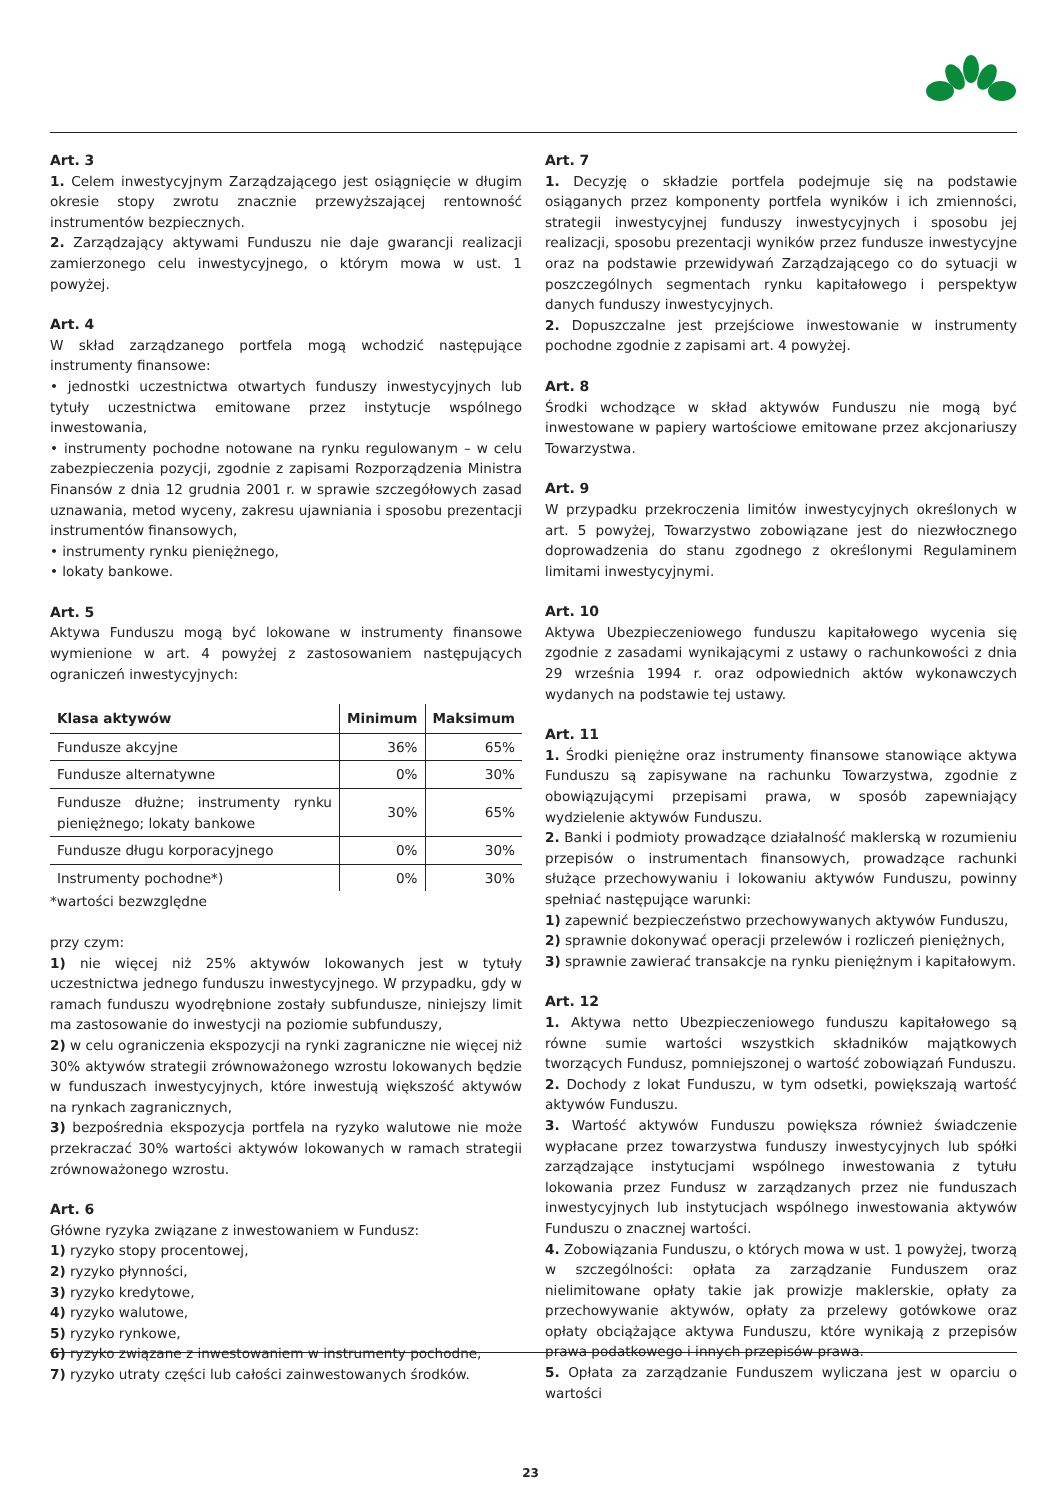Art. 3
1. Celem inwestycyjnym Zarządzającego jest osiągnięcie w długim okresie stopy zwrotu znacznie przewyższającej rentowność instrumentów bezpiecznych.
2. Zarządzający aktywami Funduszu nie daje gwarancji realizacji zamierzonego celu inwestycyjnego, o którym mowa w ust. 1 powyżej.
Art. 4
W skład zarządzanego portfela mogą wchodzić następujące instrumenty finansowe:
• jednostki uczestnictwa otwartych funduszy inwestycyjnych lub tytuły uczestnictwa emitowane przez instytucje wspólnego inwestowania,
• instrumenty pochodne notowane na rynku regulowanym – w celu zabezpieczenia pozycji, zgodnie z zapisami Rozporządzenia Ministra Finansów z dnia 12 grudnia 2001 r. w sprawie szczegółowych zasad uznawania, metod wyceny, zakresu ujawniania i sposobu prezentacji instrumentów finansowych,
• instrumenty rynku pieniężnego,
• lokaty bankowe.
Art. 5
Aktywa Funduszu mogą być lokowane w instrumenty finansowe wymienione w art. 4 powyżej z zastosowaniem następujących ograniczeń inwestycyjnych:
| Klasa aktywów | Minimum | Maksimum |
| --- | --- | --- |
| Fundusze akcyjne | 36% | 65% |
| Fundusze alternatywne | 0% | 30% |
| Fundusze dłużne; instrumenty rynku pieniężnego; lokaty bankowe | 30% | 65% |
| Fundusze długu korporacyjnego | 0% | 30% |
| Instrumenty pochodne*) | 0% | 30% |
*wartości bezwzględne
przy czym:
1) nie więcej niż 25% aktywów lokowanych jest w tytuły uczestnictwa jednego funduszu inwestycyjnego. W przypadku, gdy w ramach funduszu wyodrębnione zostały subfundusze, niniejszy limit ma zastosowanie do inwestycji na poziomie subfunduszy,
2) w celu ograniczenia ekspozycji na rynki zagraniczne nie więcej niż 30% aktywów strategii zrównoważonego wzrostu lokowanych będzie w funduszach inwestycyjnych, które inwestują większość aktywów na rynkach zagranicznych,
3) bezpośrednia ekspozycja portfela na ryzyko walutowe nie może przekraczać 30% wartości aktywów lokowanych w ramach strategii zrównoważonego wzrostu.
Art. 6
Główne ryzyka związane z inwestowaniem w Fundusz:
1) ryzyko stopy procentowej,
2) ryzyko płynności,
3) ryzyko kredytowe,
4) ryzyko walutowe,
5) ryzyko rynkowe,
6) ryzyko związane z inwestowaniem w instrumenty pochodne,
7) ryzyko utraty części lub całości zainwestowanych środków.
Art. 7
1. Decyzję o składzie portfela podejmuje się na podstawie osiąganych przez komponenty portfela wyników i ich zmienności, strategii inwestycyjnej funduszy inwestycyjnych i sposobu jej realizacji, sposobu prezentacji wyników przez fundusze inwestycyjne oraz na podstawie przewidywań Zarządzającego co do sytuacji w poszczególnych segmentach rynku kapitałowego i perspektyw danych funduszy inwestycyjnych.
2. Dopuszczalne jest przejściowe inwestowanie w instrumenty pochodne zgodnie z zapisami art. 4 powyżej.
Art. 8
Środki wchodzące w skład aktywów Funduszu nie mogą być inwestowane w papiery wartościowe emitowane przez akcjonariuszy Towarzystwa.
Art. 9
W przypadku przekroczenia limitów inwestycyjnych określonych w art. 5 powyżej, Towarzystwo zobowiązane jest do niezwłocznego doprowadzenia do stanu zgodnego z określonymi Regulaminem limitami inwestycyjnymi.
Art. 10
Aktywa Ubezpieczeniowego funduszu kapitałowego wycenia się zgodnie z zasadami wynikającymi z ustawy o rachunkowości z dnia 29 września 1994 r. oraz odpowiednich aktów wykonawczych wydanych na podstawie tej ustawy.
Art. 11
1. Środki pieniężne oraz instrumenty finansowe stanowiące aktywa Funduszu są zapisywane na rachunku Towarzystwa, zgodnie z obowiązującymi przepisami prawa, w sposób zapewniający wydzielenie aktywów Funduszu.
2. Banki i podmioty prowadzące działalność maklerską w rozumieniu przepisów o instrumentach finansowych, prowadzące rachunki służące przechowywaniu i lokowaniu aktywów Funduszu, powinny spełniać następujące warunki:
1) zapewnić bezpieczeństwo przechowywanych aktywów Funduszu,
2) sprawnie dokonywać operacji przelewów i rozliczeń pieniężnych,
3) sprawnie zawierać transakcje na rynku pieniężnym i kapitałowym.
Art. 12
1. Aktywa netto Ubezpieczeniowego funduszu kapitałowego są równe sumie wartości wszystkich składników majątkowych tworzących Fundusz, pomniejszonej o wartość zobowiązań Funduszu.
2. Dochody z lokat Funduszu, w tym odsetki, powiększają wartość aktywów Funduszu.
3. Wartość aktywów Funduszu powiększa również świadczenie wypłacane przez towarzystwa funduszy inwestycyjnych lub spółki zarządzające instytucjami wspólnego inwestowania z tytułu lokowania przez Fundusz w zarządzanych przez nie funduszach inwestycyjnych lub instytucjach wspólnego inwestowania aktywów Funduszu o znacznej wartości.
4. Zobowiązania Funduszu, o których mowa w ust. 1 powyżej, tworzą w szczególności: opłata za zarządzanie Funduszem oraz nielimitowane opłaty takie jak prowizje maklerskie, opłaty za przechowywanie aktywów, opłaty za przelewy gotówkowe oraz opłaty obciążające aktywa Funduszu, które wynikają z przepisów prawa podatkowego i innych przepisów prawa.
5. Opłata za zarządzanie Funduszem wyliczana jest w oparciu o wartości
23